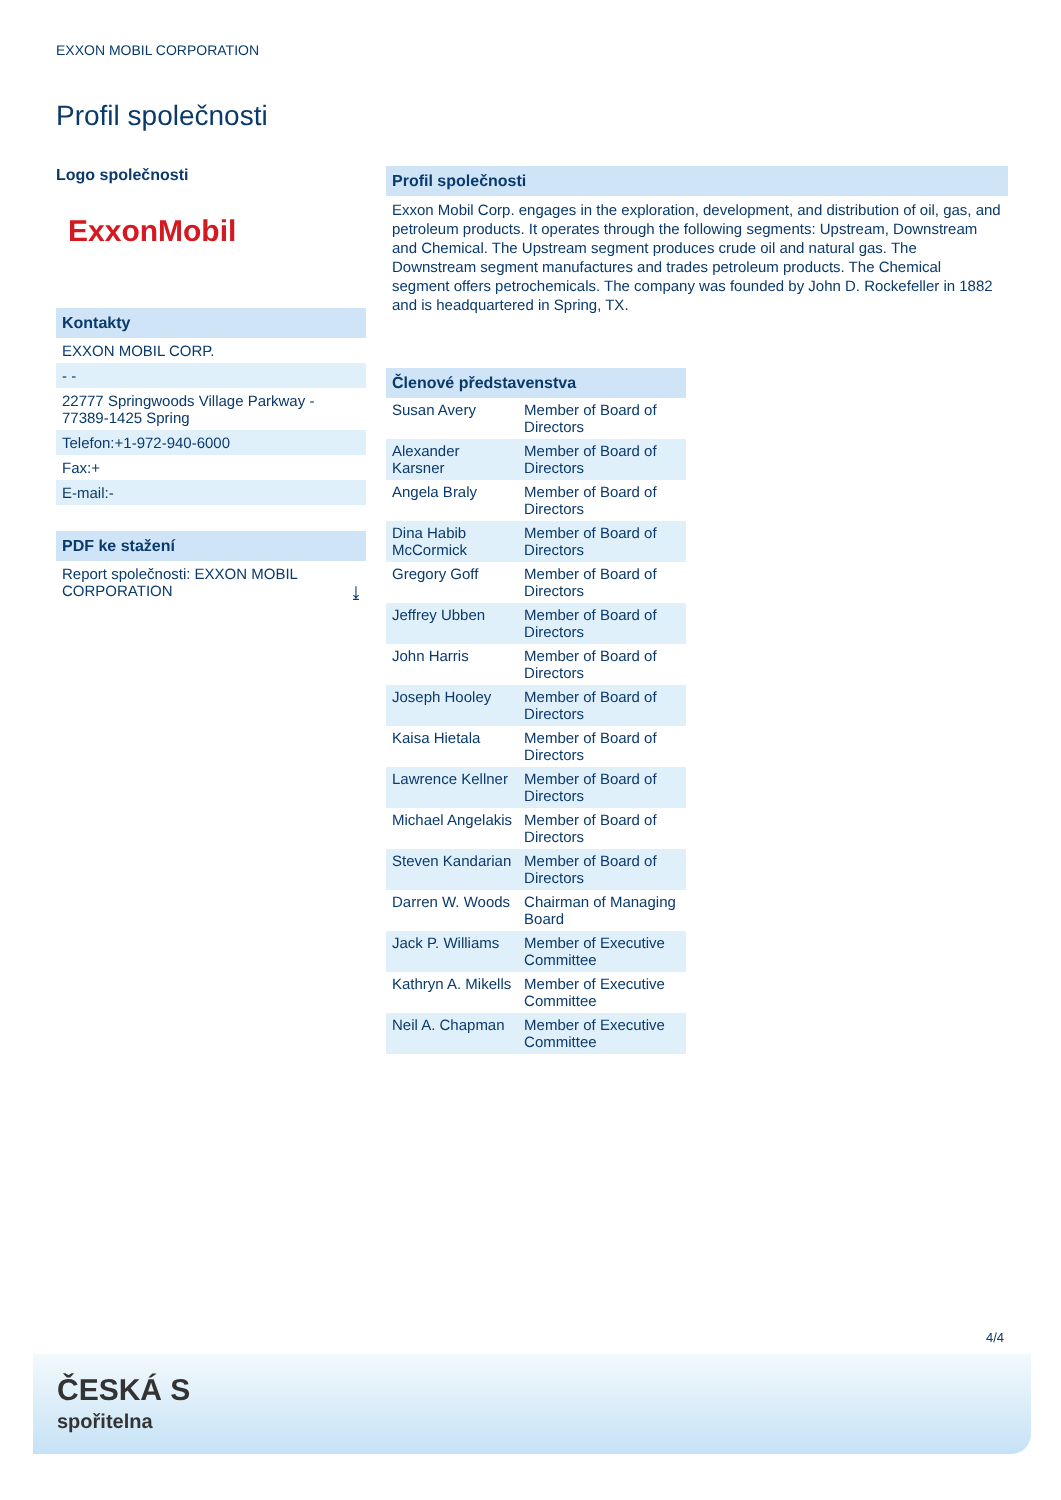EXXON MOBIL CORPORATION
Profil společnosti
Logo společnosti
ExxonMobil
Kontakty
EXXON MOBIL CORP.
- -
22777 Springwoods Village Parkway - 77389-1425 Spring
Telefon:+1-972-940-6000
Fax:+
E-mail:-
PDF ke stažení
Report společnosti: EXXON MOBIL CORPORATION ⤓
Profil společnosti
Exxon Mobil Corp. engages in the exploration, development, and distribution of oil, gas, and petroleum products. It operates through the following segments: Upstream, Downstream and Chemical. The Upstream segment produces crude oil and natural gas. The Downstream segment manufactures and trades petroleum products. The Chemical segment offers petrochemicals. The company was founded by John D. Rockefeller in 1882 and is headquartered in Spring, TX.
Členové představenstva
| Susan Avery | Member of Board of Directors |
| Alexander Karsner | Member of Board of Directors |
| Angela Braly | Member of Board of Directors |
| Dina Habib McCormick | Member of Board of Directors |
| Gregory Goff | Member of Board of Directors |
| Jeffrey Ubben | Member of Board of Directors |
| John Harris | Member of Board of Directors |
| Joseph Hooley | Member of Board of Directors |
| Kaisa Hietala | Member of Board of Directors |
| Lawrence Kellner | Member of Board of Directors |
| Michael Angelakis | Member of Board of Directors |
| Steven Kandarian | Member of Board of Directors |
| Darren W. Woods | Chairman of Managing Board |
| Jack P. Williams | Member of Executive Committee |
| Kathryn A. Mikells | Member of Executive Committee |
| Neil A. Chapman | Member of Executive Committee |
4/4
ČESKÁ S
spořitelna